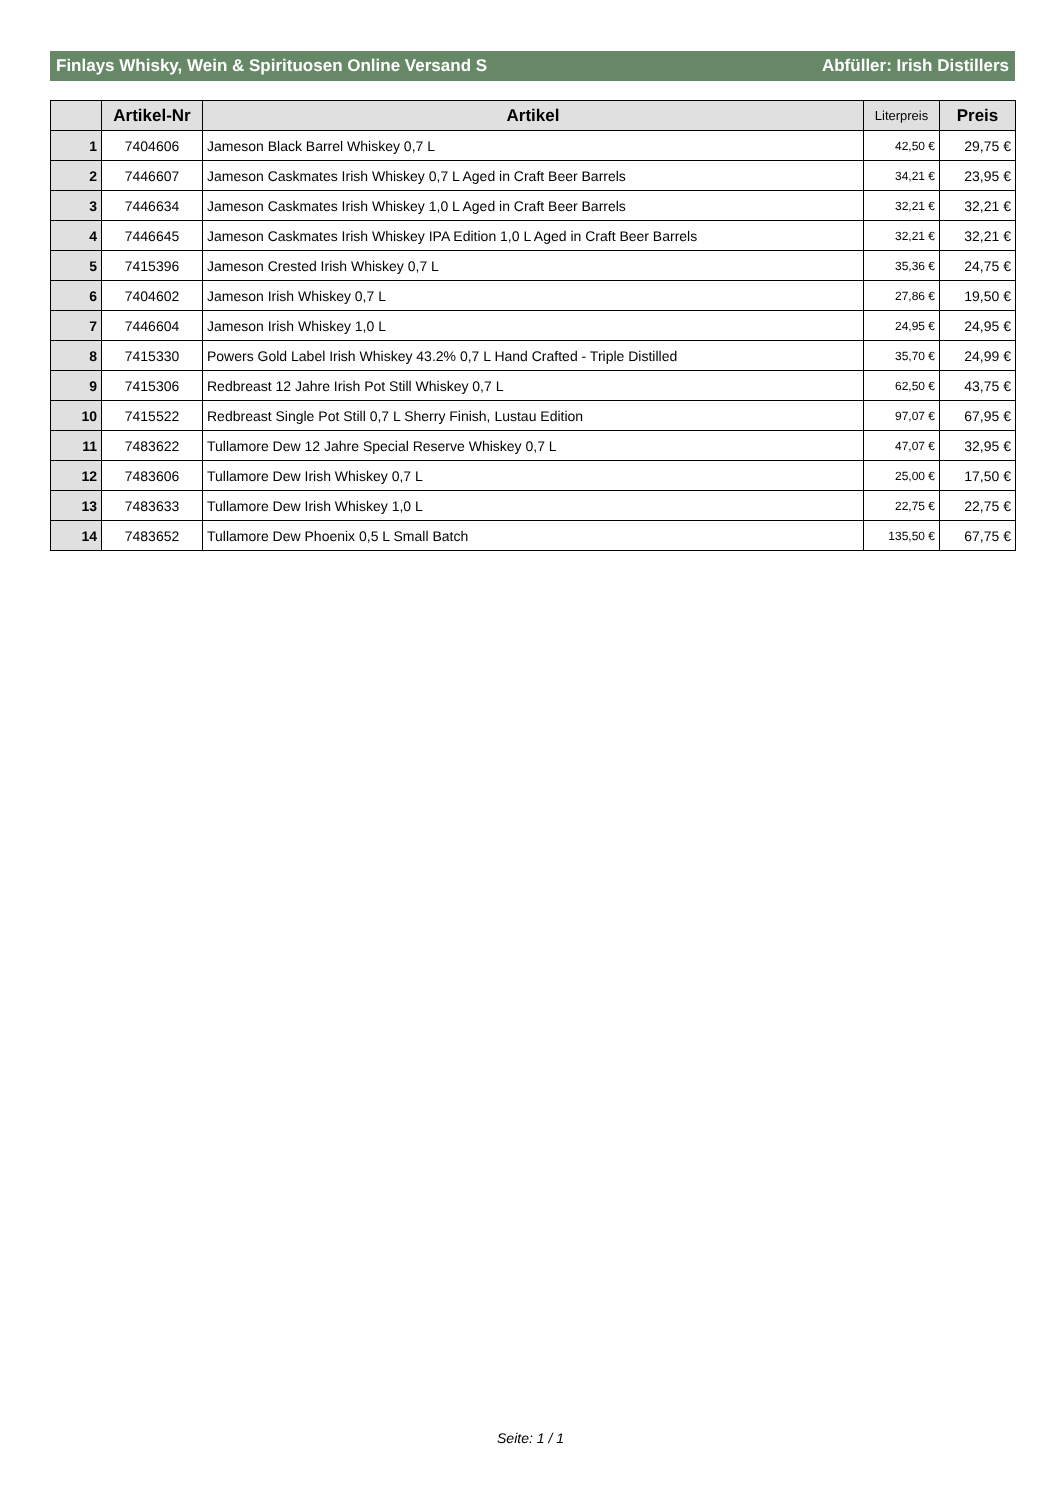Finlays Whisky, Wein & Spirituosen Online Versand S Abfüller: Irish Distillers
| | Artikel-Nr | Artikel | Literpreis | Preis |
| --- | --- | --- | --- | --- |
| 1 | 7404606 | Jameson Black Barrel Whiskey 0,7 L | 42,50 € | 29,75 € |
| 2 | 7446607 | Jameson Caskmates Irish Whiskey 0,7 L Aged in Craft Beer Barrels | 34,21 € | 23,95 € |
| 3 | 7446634 | Jameson Caskmates Irish Whiskey 1,0 L Aged in Craft Beer Barrels | 32,21 € | 32,21 € |
| 4 | 7446645 | Jameson Caskmates Irish Whiskey IPA Edition 1,0 L Aged in Craft Beer Barrels | 32,21 € | 32,21 € |
| 5 | 7415396 | Jameson Crested Irish Whiskey 0,7 L | 35,36 € | 24,75 € |
| 6 | 7404602 | Jameson Irish Whiskey 0,7 L | 27,86 € | 19,50 € |
| 7 | 7446604 | Jameson Irish Whiskey 1,0 L | 24,95 € | 24,95 € |
| 8 | 7415330 | Powers Gold Label Irish Whiskey 43.2% 0,7 L Hand Crafted - Triple Distilled | 35,70 € | 24,99 € |
| 9 | 7415306 | Redbreast 12 Jahre Irish Pot Still Whiskey 0,7 L | 62,50 € | 43,75 € |
| 10 | 7415522 | Redbreast Single Pot Still 0,7 L Sherry Finish, Lustau Edition | 97,07 € | 67,95 € |
| 11 | 7483622 | Tullamore Dew 12 Jahre Special Reserve Whiskey 0,7 L | 47,07 € | 32,95 € |
| 12 | 7483606 | Tullamore Dew Irish Whiskey 0,7 L | 25,00 € | 17,50 € |
| 13 | 7483633 | Tullamore Dew Irish Whiskey 1,0 L | 22,75 € | 22,75 € |
| 14 | 7483652 | Tullamore Dew Phoenix 0,5 L Small Batch | 135,50 € | 67,75 € |
Seite: 1 / 1